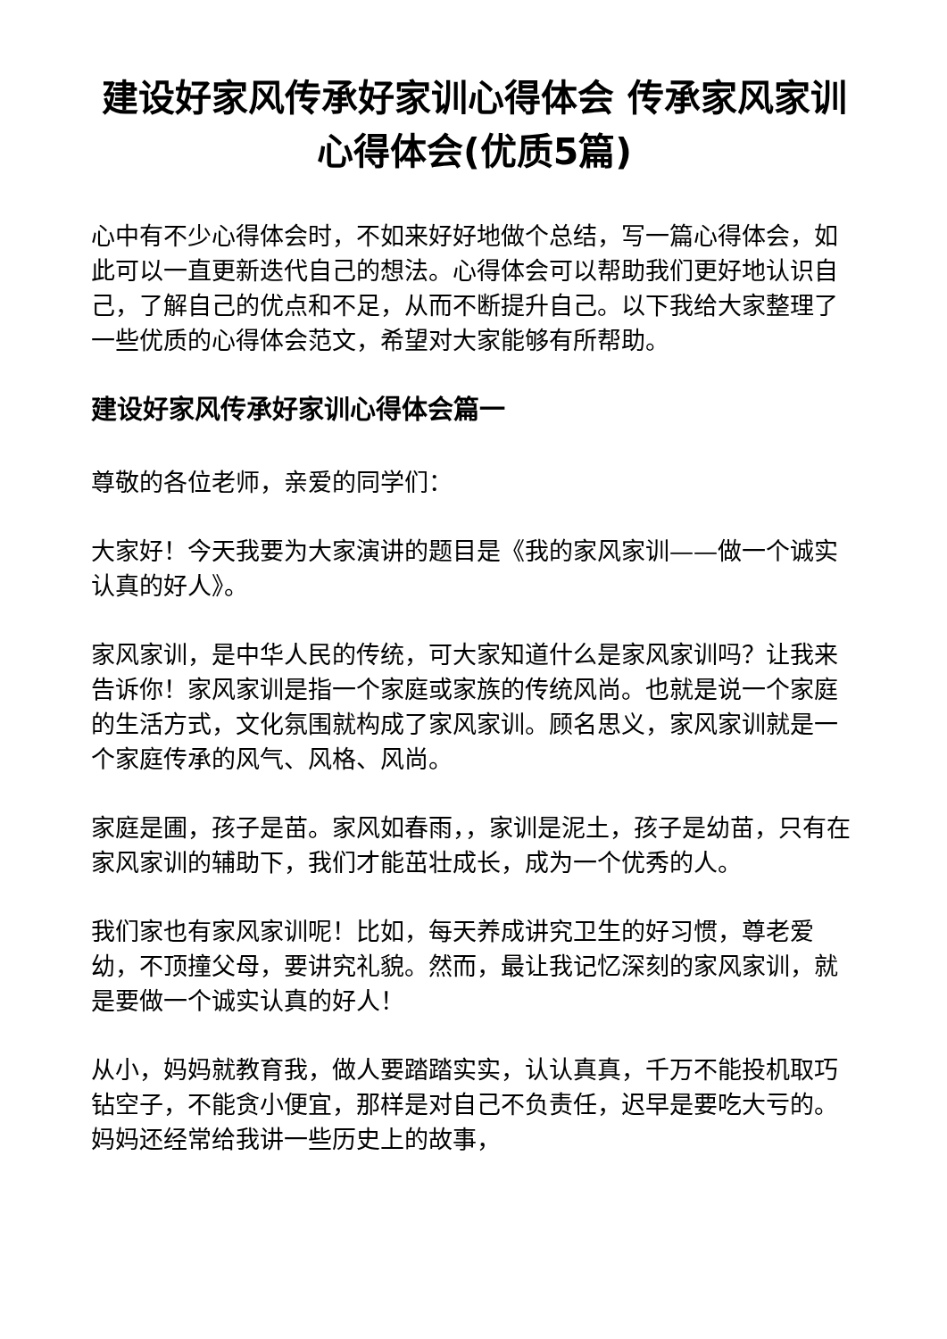建设好家风传承好家训心得体会 传承家风家训心得体会(优质5篇)
心中有不少心得体会时，不如来好好地做个总结，写一篇心得体会，如此可以一直更新迭代自己的想法。心得体会可以帮助我们更好地认识自己，了解自己的优点和不足，从而不断提升自己。以下我给大家整理了一些优质的心得体会范文，希望对大家能够有所帮助。
建设好家风传承好家训心得体会篇一
尊敬的各位老师，亲爱的同学们：
大家好！今天我要为大家演讲的题目是《我的家风家训——做一个诚实认真的好人》。
家风家训，是中华人民的传统，可大家知道什么是家风家训吗？让我来告诉你！家风家训是指一个家庭或家族的传统风尚。也就是说一个家庭的生活方式，文化氛围就构成了家风家训。顾名思义，家风家训就是一个家庭传承的风气、风格、风尚。
家庭是圃，孩子是苗。家风如春雨，，家训是泥土，孩子是幼苗，只有在家风家训的辅助下，我们才能茁壮成长，成为一个优秀的人。
我们家也有家风家训呢！比如，每天养成讲究卫生的好习惯，尊老爱幼，不顶撞父母，要讲究礼貌。然而，最让我记忆深刻的家风家训，就是要做一个诚实认真的好人！
从小，妈妈就教育我，做人要踏踏实实，认认真真，千万不能投机取巧钻空子，不能贪小便宜，那样是对自己不负责任，迟早是要吃大亏的。妈妈还经常给我讲一些历史上的故事，